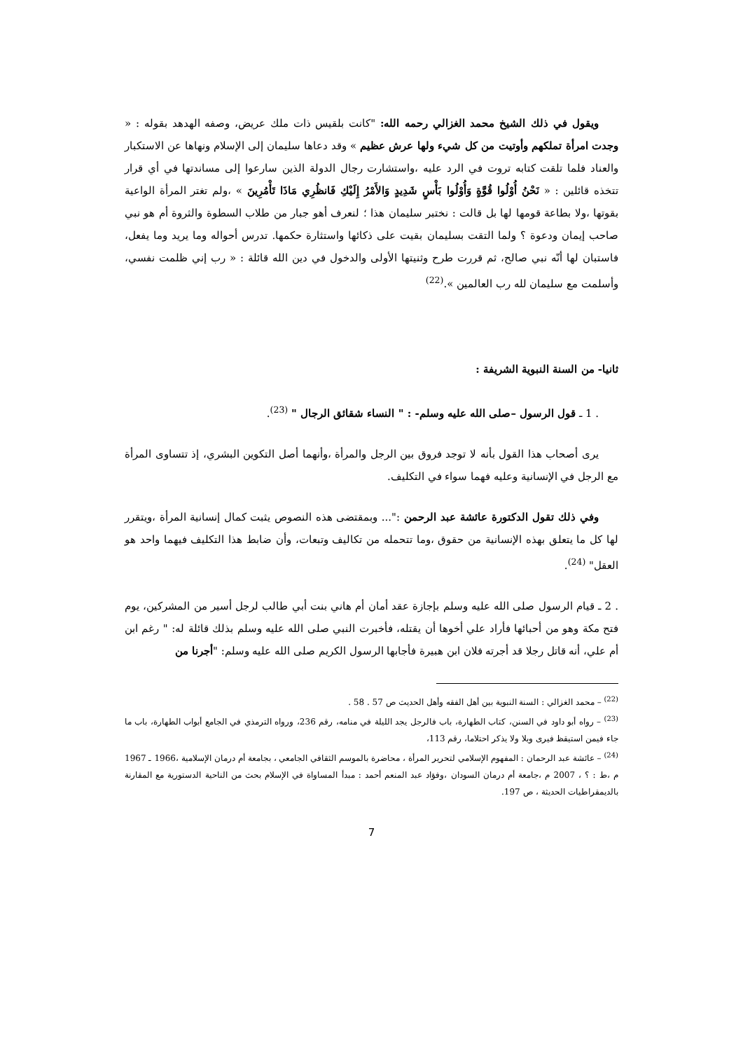ويقول في ذلك الشيخ محمد الغزالي رحمه الله: "كانت بلقيس ذات ملك عريض، وصفه الهدهد بقوله : « وجدت امرأة تملكهم وأوتيت من كل شيء ولها عرش عظيم » وقد دعاها سليمان إلى الإسلام ونهاها عن الاستكبار والعناد فلما تلقت كتابه تروت في الرد عليه ،واستشارت رجال الدولة الذين سارعوا إلى مساندتها في أي قرار تتخذه قائلين : « نَحْنُ أُوْلُوا قُوَّةٍ وَأُوْلُوا بَأْسٍ شَدِيدٍ وَالأَمْرُ إِلَيْكِ فَانظُرِي مَاذَا تَأْمُرِينَ » ،ولم تغتر المرأة الواعية بقوتها ،ولا بطاعة قومها لها بل قالت : نختبر سليمان هذا ؛ لنعرف أهو جبار من طلاب السطوة والثروة أم هو نبي صاحب إيمان ودعوة ؟ ولما التقت بسليمان بقيت على ذكائها واستثارة حكمها. تدرس أحواله وما يريد وما يفعل، فاستبان لها أنّه نبي صالح، ثم قررت طرح وثنيتها الأولى والدخول في دين الله قائلة : « رب إني ظلمت نفسي، وأسلمت مع سليمان لله رب العالمين ».<sup>(22)</sup>
ثانيا- من السنة النبوية الشريفة :
. 1 ـ قول الرسول –صلى الله عليه وسلم- : " النساء شقائق الرجال " <sup>(23)</sup>.
يرى أصحاب هذا القول بأنه لا توجد فروق بين الرجل والمرأة ،وأنهما أصل التكوين البشري، إذ تتساوى المرأة مع الرجل في الإنسانية وعليه فهما سواء في التكليف.
وفي ذلك تقول الدكتورة عائشة عبد الرحمن :"... وبمقتضى هذه النصوص يثبت كمال إنسانية المرأة ،ويتقرر لها كل ما يتعلق بهذه الإنسانية من حقوق ،وما تتحمله من تكاليف وتبعات، وأن ضابط هذا التكليف فيهما واحد هو العقل" <sup>(24)</sup>.
. 2 ـ قيام الرسول صلى الله عليه وسلم بإجازة عقد أمان أم هاني بنت أبي طالب لرجل أسير من المشركين، يوم فتح مكة وهو من أحبائها فأراد علي أخوها أن يقتله، فأخبرت النبي صلى الله عليه وسلم بذلك قائلة له: " رغم ابن أم علي، أنه قاتل رجلا قد أجرته فلان ابن هبيرة فأجابها الرسول الكريم صلى الله عليه وسلم: "أجرنا من
<sup>(22)</sup> – محمد الغزالي : السنة النبوية بين أهل الفقه وأهل الحديث ص 57 . 58 .
<sup>(23)</sup> – رواه أبو داود في السنن، كتاب الطهارة، باب فالرجل يجد الليلة في منامه، رقم 236، ورواه الترمذي في الجامع أبواب الطهارة، باب ما جاء فيمن استيقظ فيرى وبلا ولا يذكر احتلاما، رقم 113،
<sup>(24)</sup> – عائشة عبد الرحمان : المفهوم الإسلامي لتحرير المرأة ، محاضرة بالموسم الثقافي الجامعي ، بجامعة أم درمان الإسلامية ،1966 ـ 1967 م ،ط : ؟ ، 2007 م ،جامعة أم درمان السودان ،وفؤاد عبد المنعم أحمد : مبدأ المساواة في الإسلام بحث من الناحية الدستورية مع المقارنة بالديمقراطيات الحديثة ، ص 197.
7